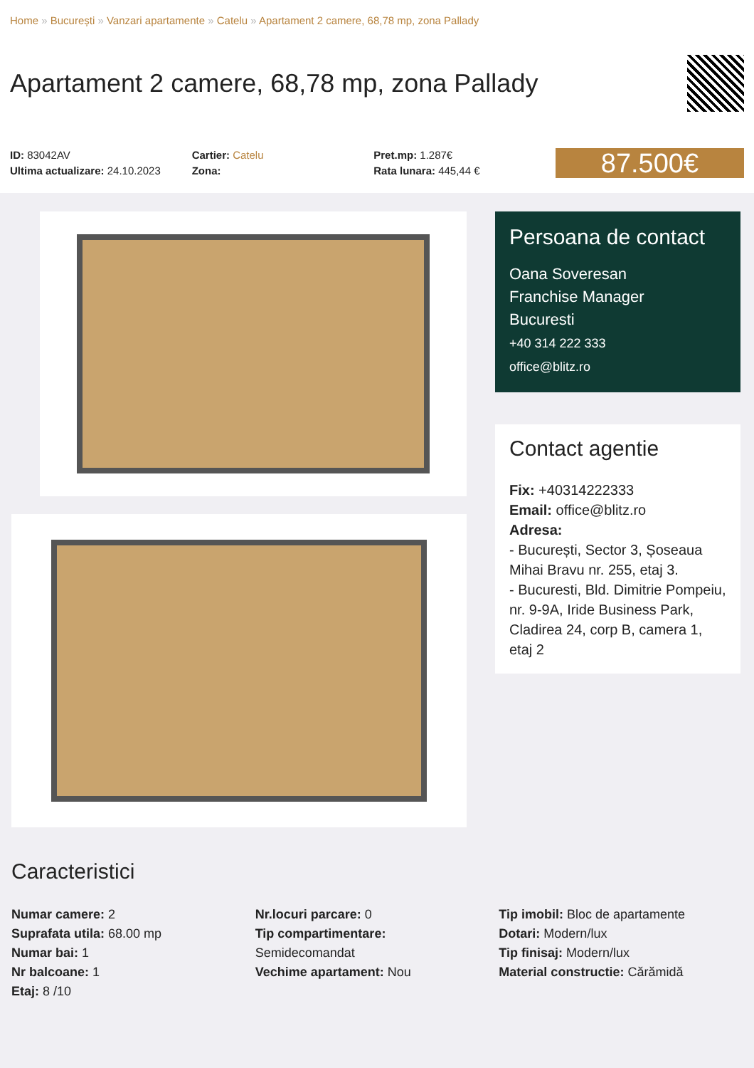Home » București » Vanzari apartamente » Catelu » Apartament 2 camere, 68,78 mp, zona Pallady
Apartament 2 camere, 68,78 mp, zona Pallady
ID: 83042AV
Ultima actualizare: 24.10.2023
Cartier: Catelu
Zona:
Pret.mp: 1.287€
Rata lunara: 445,44 €
87.500€
Persoana de contact
Oana Soveresan
Franchise Manager
Bucuresti
+40 314 222 333
office@blitz.ro
Contact agentie
Fix: +40314222333
Email: office@blitz.ro
Adresa:
- București, Sector 3, Șoseaua Mihai Bravu nr. 255, etaj 3.
- Bucuresti, Bld. Dimitrie Pompeiu, nr. 9-9A, Iride Business Park, Cladirea 24, corp B, camera 1, etaj 2
Caracteristici
Numar camere: 2
Suprafata utila: 68.00 mp
Numar bai: 1
Nr balcoane: 1
Etaj: 8 /10
Nr.locuri parcare: 0
Tip compartimentare:
Semidecomandat
Vechime apartament: Nou
Tip imobil: Bloc de apartamente
Dotari: Modern/lux
Tip finisaj: Modern/lux
Material constructie: Cărămidă